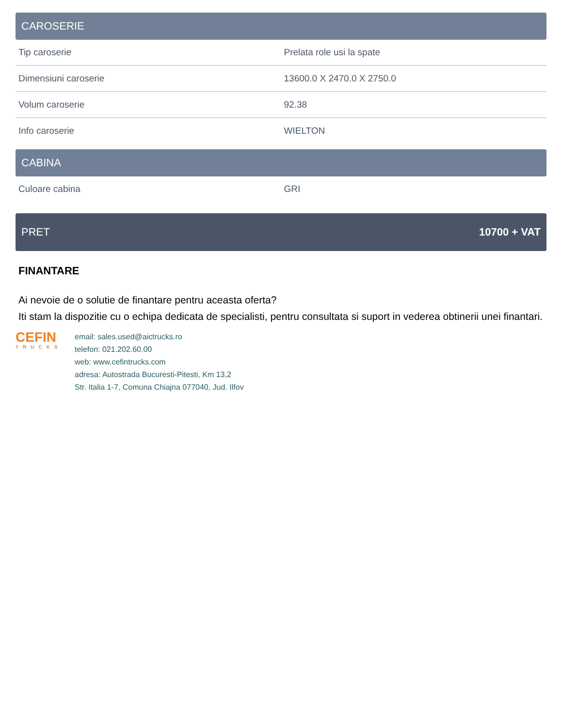CAROSERIE
| Tip caroserie | Prelata role usi la spate |
| Dimensiuni caroserie | 13600.0 X 2470.0 X 2750.0 |
| Volum caroserie | 92.38 |
| Info caroserie | WIELTON |
CABINA
| Culoare cabina | GRI |
PRET 10700 + VAT
FINANTARE
Ai nevoie de o solutie de finantare pentru aceasta oferta?
Iti stam la dispozitie cu o echipa dedicata de specialisti, pentru consultata si suport in vederea obtinerii unei finantari.
CEFIN
TRUCKS
email: sales.used@aictrucks.ro
telefon: 021.202.60.00
web: www.cefintrucks.com
adresa: Autostrada Bucuresti-Pitesti, Km 13,2
Str. Italia 1-7, Comuna Chiajna 077040, Jud. Ilfov